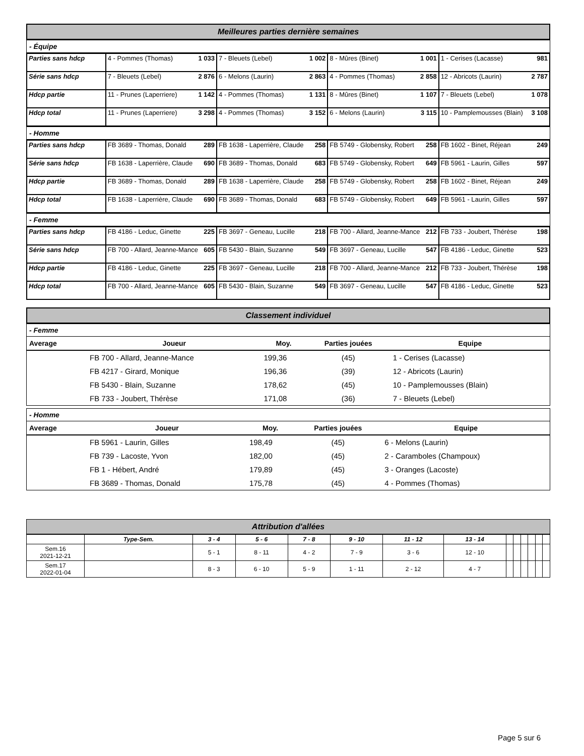Meilleures parties dernière semaines
- Équipe
| Parties sans hdcp | 4 - Pommes (Thomas) 1 033 | 7 - Bleuets (Lebel) 1 002 | 8 - Mûres (Binet) 1 001 | 1 - Cerises (Lacasse) 981 |
| Série sans hdcp | 7 - Bleuets (Lebel) 2 876 | 6 - Melons (Laurin) 2 863 | 4 - Pommes (Thomas) 2 858 | 12 - Abricots (Laurin) 2 787 |
| Hdcp partie | 1 142 11 - Prunes (Laperriere) | 4 - Pommes (Thomas) 1 131 | 8 - Mûres (Binet) 1 107 | 7 - Bleuets (Lebel) 1 078 |
| Hdcp total | 3 298 11 - Prunes (Laperriere) | 4 - Pommes (Thomas) 3 152 | 6 - Melons (Laurin) 3 115 | 3 108 10 - Pamplemousses (Blain) |
- Homme
| Parties sans hdcp | 289 FB 3689 - Thomas, Donald | 258 FB 1638 - Laperrière, Claude | 258 FB 5749 - Globensky, Robert | 249 FB 1602 - Binet, Réjean |
| Série sans hdcp | 690 FB 1638 - Laperrière, Claude | 683 FB 3689 - Thomas, Donald | 649 FB 5749 - Globensky, Robert | 597 FB 5961 - Laurin, Gilles |
| Hdcp partie | 289 FB 3689 - Thomas, Donald | 258 FB 1638 - Laperrière, Claude | 258 FB 5749 - Globensky, Robert | 249 FB 1602 - Binet, Réjean |
| Hdcp total | 690 FB 1638 - Laperrière, Claude | 683 FB 3689 - Thomas, Donald | 649 FB 5749 - Globensky, Robert | 597 FB 5961 - Laurin, Gilles |
- Femme
| Parties sans hdcp | 225 FB 4186 - Leduc, Ginette | 218 FB 3697 - Geneau, Lucille | 212 FB 700 - Allard, Jeanne-Mance | 198 FB 733 - Joubert, Thérèse |
| Série sans hdcp | 605 FB 700 - Allard, Jeanne-Mance | 549 FB 5430 - Blain, Suzanne | 547 FB 3697 - Geneau, Lucille | 523 FB 4186 - Leduc, Ginette |
| Hdcp partie | 225 FB 4186 - Leduc, Ginette | 218 FB 3697 - Geneau, Lucille | 212 FB 700 - Allard, Jeanne-Mance | 198 FB 733 - Joubert, Thérèse |
| Hdcp total | 605 FB 700 - Allard, Jeanne-Mance | 549 FB 5430 - Blain, Suzanne | 547 FB 3697 - Geneau, Lucille | 523 FB 4186 - Leduc, Ginette |
Classement individuel
- Femme
| Average | Joueur | Moy. | Parties jouées | Equipe |
| --- | --- | --- | --- | --- |
| | FB 700 - Allard, Jeanne-Mance | 199,36 | (45) | 1 - Cerises (Lacasse) |
| | FB 4217 - Girard, Monique | 196,36 | (39) | 12 - Abricots (Laurin) |
| | FB 5430 - Blain, Suzanne | 178,62 | (45) | 10 - Pamplemousses (Blain) |
| | FB 733 - Joubert, Thérèse | 171,08 | (36) | 7 - Bleuets (Lebel) |
- Homme
| Average | Joueur | Moy. | Parties jouées | Equipe |
| --- | --- | --- | --- | --- |
| | FB 5961 - Laurin, Gilles | 198,49 | (45) | 6 - Melons (Laurin) |
| | FB 739 - Lacoste, Yvon | 182,00 | (45) | 2 - Caramboles (Champoux) |
| | FB 1 - Hébert, André | 179,89 | (45) | 3 - Oranges (Lacoste) |
| | FB 3689 - Thomas, Donald | 175,78 | (45) | 4 - Pommes (Thomas) |
Attribution d'allées
| | Type-Sem. | 3 - 4 | 5 - 6 | 7 - 8 | 9 - 10 | 11 - 12 | 13 - 14 | | | | | | |
| --- | --- | --- | --- | --- | --- | --- | --- | --- | --- | --- | --- | --- | --- |
| Sem.16 2021-12-21 | | 5 - 1 | 8 - 11 | 4 - 2 | 7 - 9 | 3 - 6 | 12 - 10 | | | | | | |
| Sem.17 2022-01-04 | | 8 - 3 | 6 - 10 | 5 - 9 | 1 - 11 | 2 - 12 | 4 - 7 | | | | | | |
Page 5 sur 6